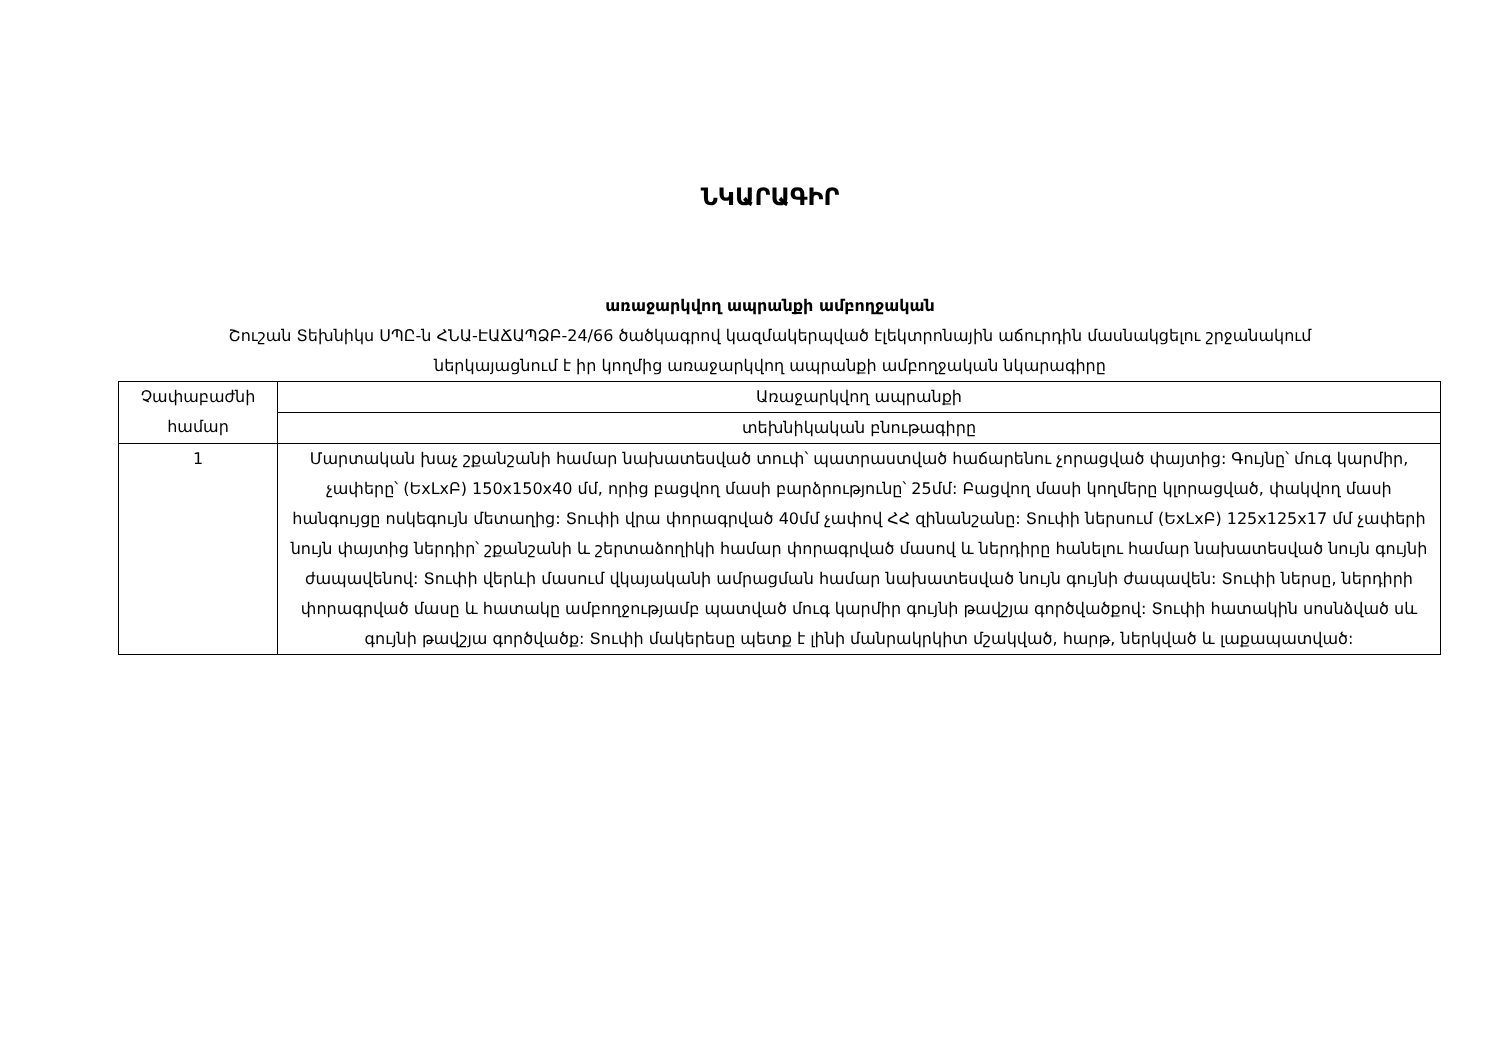ՆԿԱՐԱԳԻՐ
առաջարկվող ապրանքի ամբողջական
Շուշան Տեխնիկս ՍՊԸ-ն ՀՆԱ-ԷԱՃԱՊՁԲ-24/66 ծածկագրով կազմակերպված էլեկտրոնային աճուրդին մասնակցելու շրջանակում
ներկայացնում է իր կողմից առաջարկվող ապրանքի ամբողջական նկարագիրը
| Չափաբաժնի համար | Առաջարկվող ապրանքի |
| | տեխնիկական բնութագիրը |
| 1 | Մարտական խաչ շքանշանի համար նախատեսված տուփ՝ պատրաստված հաճարենու չորացված փայտից: Գույնը՝ մուգ կարմիր, չափերը՝ (ԵxLxԲ) 150x150x40 մմ, որից բացվող մասի բարձրությունը՝ 25մմ: Բացվող մասի կողմերը կլորացված, փակվող մասի հանգույցը ոսկեգույն մետաղից: Տուփի վրա փորագրված 40մմ չափով ՀՀ զինանշանը: Տուփի ներսում (ԵxLxԲ) 125x125x17 մմ չափերի նույն փայտից ներդիր՝ շքանշանի և շերտաձողիկի համար փորագրված մասով և ներդիրը հանելու համար նախատեսված նույն գույնի ժապավենով: Տուփի վերևի մասում վկայականի ամրացման համար նախատեսված նույն գույնի ժապավեն: Տուփի ներսը, ներդիրի փորագրված մասը և հատակը ամբողջությամբ պատված մուգ կարմիր գույնի թավշյա գործվածքով: Տուփի հատակին սոսնձված սև գույնի թավշյա գործվածք: Տուփի մակերեսը պետք է լինի մանրակրկիտ մշակված, հարթ, ներկված և լաքապատված: |